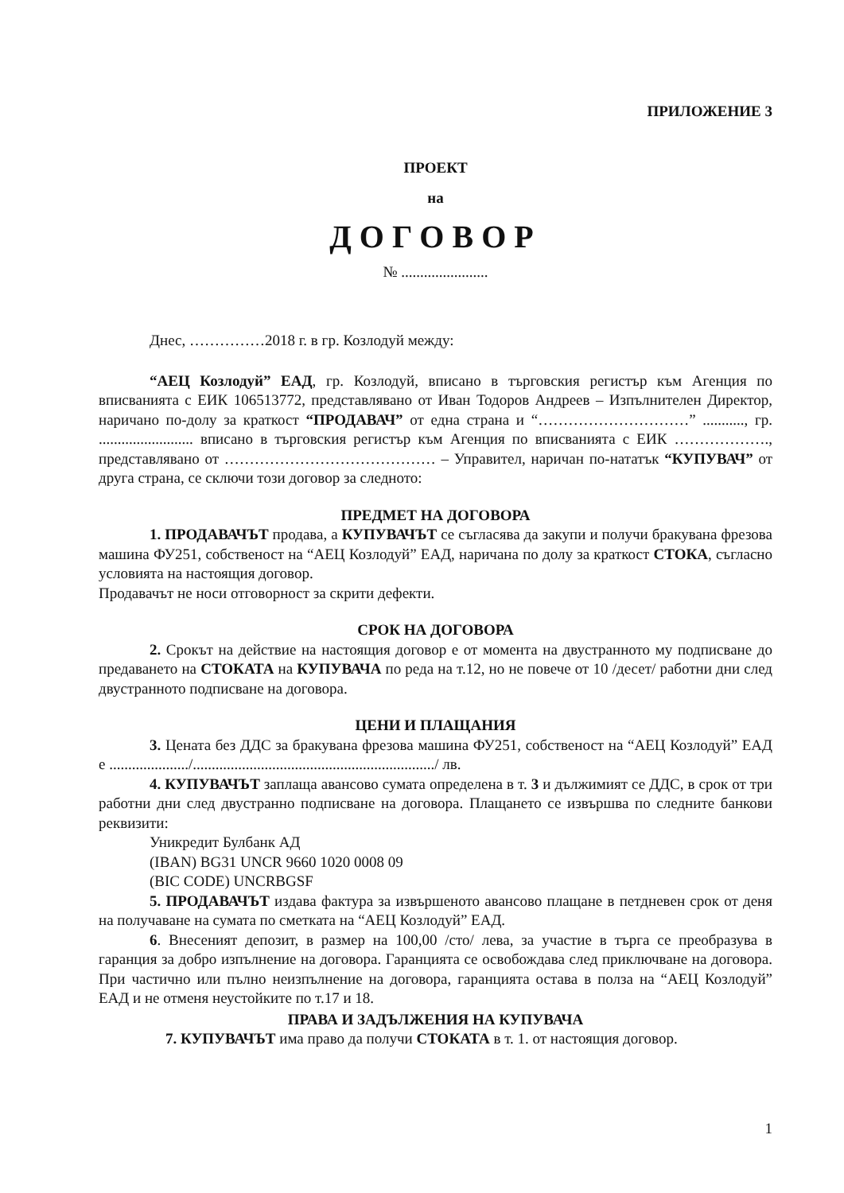ПРИЛОЖЕНИЕ 3
ПРОЕКТ
на
ДОГОВОР
№ .......................
Днес, ……………2018 г. в гр. Козлодуй между:
“АЕЦ Козлодуй” ЕАД, гр. Козлодуй, вписано в търговския регистър към Агенция по вписванията с ЕИК 106513772, представлявано от Иван Тодоров Андреев – Изпълнителен Директор, наричано по-долу за краткост “ПРОДАВАЧ” от една страна и “…………………………” ..........., гр. ......................... вписано в търговския регистър към Агенция по вписванията с ЕИК ………………., представлявано от …………………………………… – Управител, наричан по-нататък “КУПУВАЧ” от друга страна, се сключи този договор за следното:
ПРЕДМЕТ НА ДОГОВОРА
1. ПРОДАВАЧЪТ продава, а КУПУВАЧЪТ се съгласява да закупи и получи бракувана фрезова машина ФУ251, собственост на “АЕЦ Козлодуй” ЕАД, наричана по долу за краткост СТОКА, съгласно условията на настоящия договор.
Продавачът не носи отговорност за скрити дефекти.
СРОК НА ДОГОВОРА
2. Срокът на действие на настоящия договор е от момента на двустранното му подписване до предаването на СТОКАТА на КУПУВАЧА по реда на т.12, но не повече от 10 /десет/ работни дни след двустранното подписване на договора.
ЦЕНИ И ПЛАЩАНИЯ
3. Цената без ДДС за бракувана фрезова машина ФУ251, собственост на “АЕЦ Козлодуй” ЕАД е ...................../................................................................/ лв.
4. КУПУВАЧЪТ заплаща авансово сумата определена в т. 3 и дължимият се ДДС, в срок от три работни дни след двустранно подписване на договора. Плащането се извършва по следните банкови реквизити:
Уникредит Булбанк АД
(IBAN) BG31 UNCR 9660 1020 0008 09
(BIC CODE) UNCRBGSF
5. ПРОДАВАЧЪТ издава фактура за извършеното авансово плащане в петдневен срок от деня на получаване на сумата по сметката на “АЕЦ Козлодуй” ЕАД.
6. Внесеният депозит, в размер на 100,00 /сто/ лева, за участие в търга се преобразува в гаранция за добро изпълнение на договора. Гаранцията се освобождава след приключване на договора. При частично или пълно неизпълнение на договора, гаранцията остава в полза на “АЕЦ Козлодуй” ЕАД и не отменя неустойките по т.17 и 18.
ПРАВА И ЗАДЪЛЖЕНИЯ НА КУПУВАЧА
7. КУПУВАЧЪТ има право да получи СТОКАТА в т. 1. от настоящия договор.
1